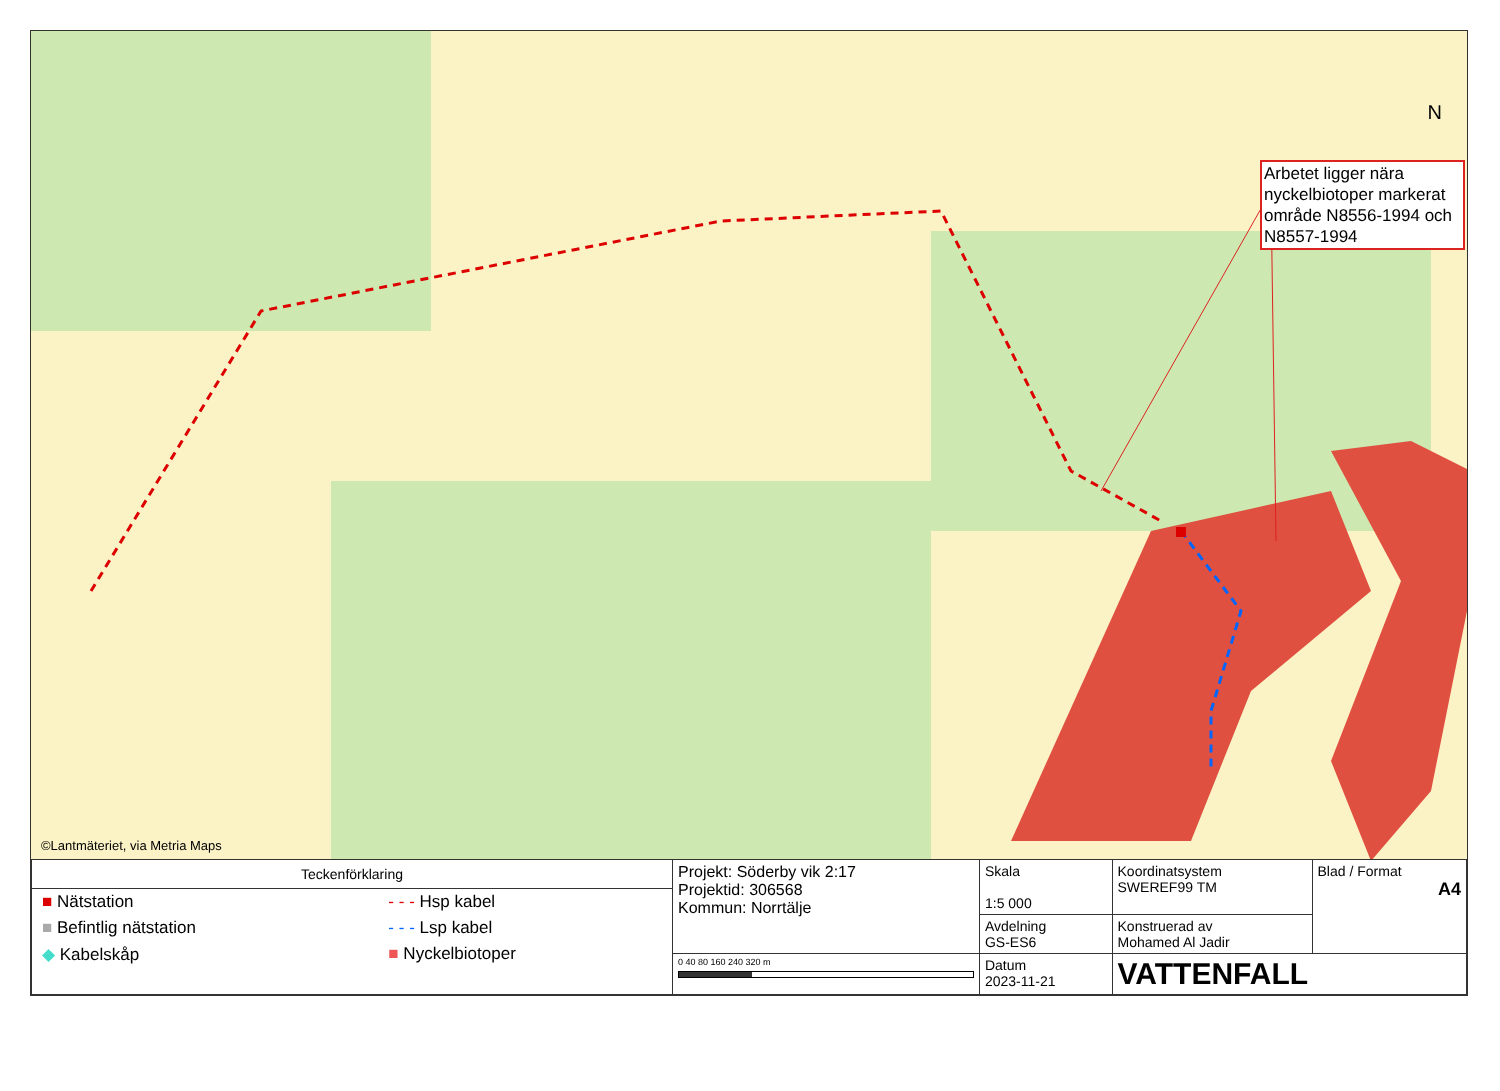N
Arbetet ligger nära nyckelbiotoper markerat område N8556-1994 och N8557-1994
©Lantmäteriet, via Metria Maps
| Teckenförklaring / ■ Nätstation / - - - Hsp kabel / / ■ Befintlig nätstation / - - - Lsp kabel / / ◆ Kabelskåp / ■ Nyckelbiotoper / | Projekt: Söderby vik 2:17 Projektid: 306568 Kommun: Norrtälje | Skala 1:5 000 | Koordinatsystem SWEREF99 TM | Blad / Format A4 |
| | | Avdelning GS-ES6 | Konstruerad av Mohamed Al Jadir | |
| | 0 40 80 160 240 320 m | Datum 2023-11-21 | VATTENFALL | |